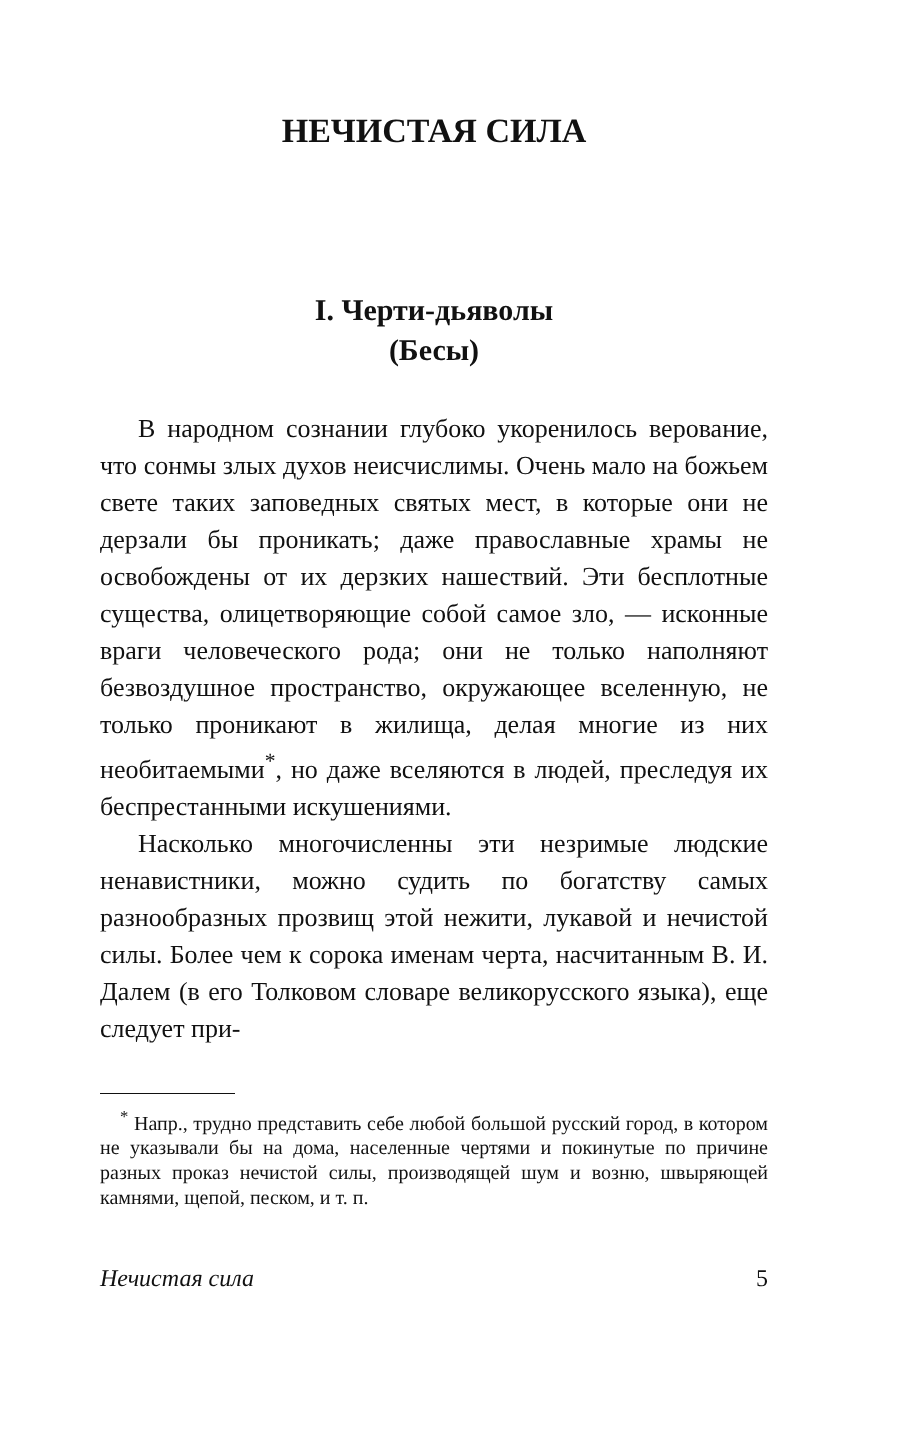НЕЧИСТАЯ СИЛА
I. Черти-дьяволы
(Бесы)
В народном сознании глубоко укоренилось верование, что сонмы злых духов неисчислимы. Очень мало на божьем свете таких заповедных святых мест, в которые они не дерзали бы проникать; даже православные храмы не освобождены от их дерзких нашествий. Эти бесплотные существа, олицетворяющие собой самое зло, — исконные враги человеческого рода; они не только наполняют безвоздушное пространство, окружающее вселенную, не только проникают в жилища, делая многие из них необитаемыми<sup>*</sup>, но даже вселяются в людей, преследуя их беспрестанными искушениями.
Насколько многочисленны эти незримые людские ненавистники, можно судить по богатству самых разнообразных прозвищ этой нежити, лукавой и нечистой силы. Более чем к сорока именам черта, насчитанным В. И. Далем (в его Толковом словаре великорусского языка), еще следует при-
<sup>*</sup> Напр., трудно представить себе любой большой русский город, в котором не указывали бы на дома, населенные чертями и покинутые по причине разных проказ нечистой силы, производящей шум и возню, швыряющей камнями, щепой, песком, и т. п.
Нечистая сила 5